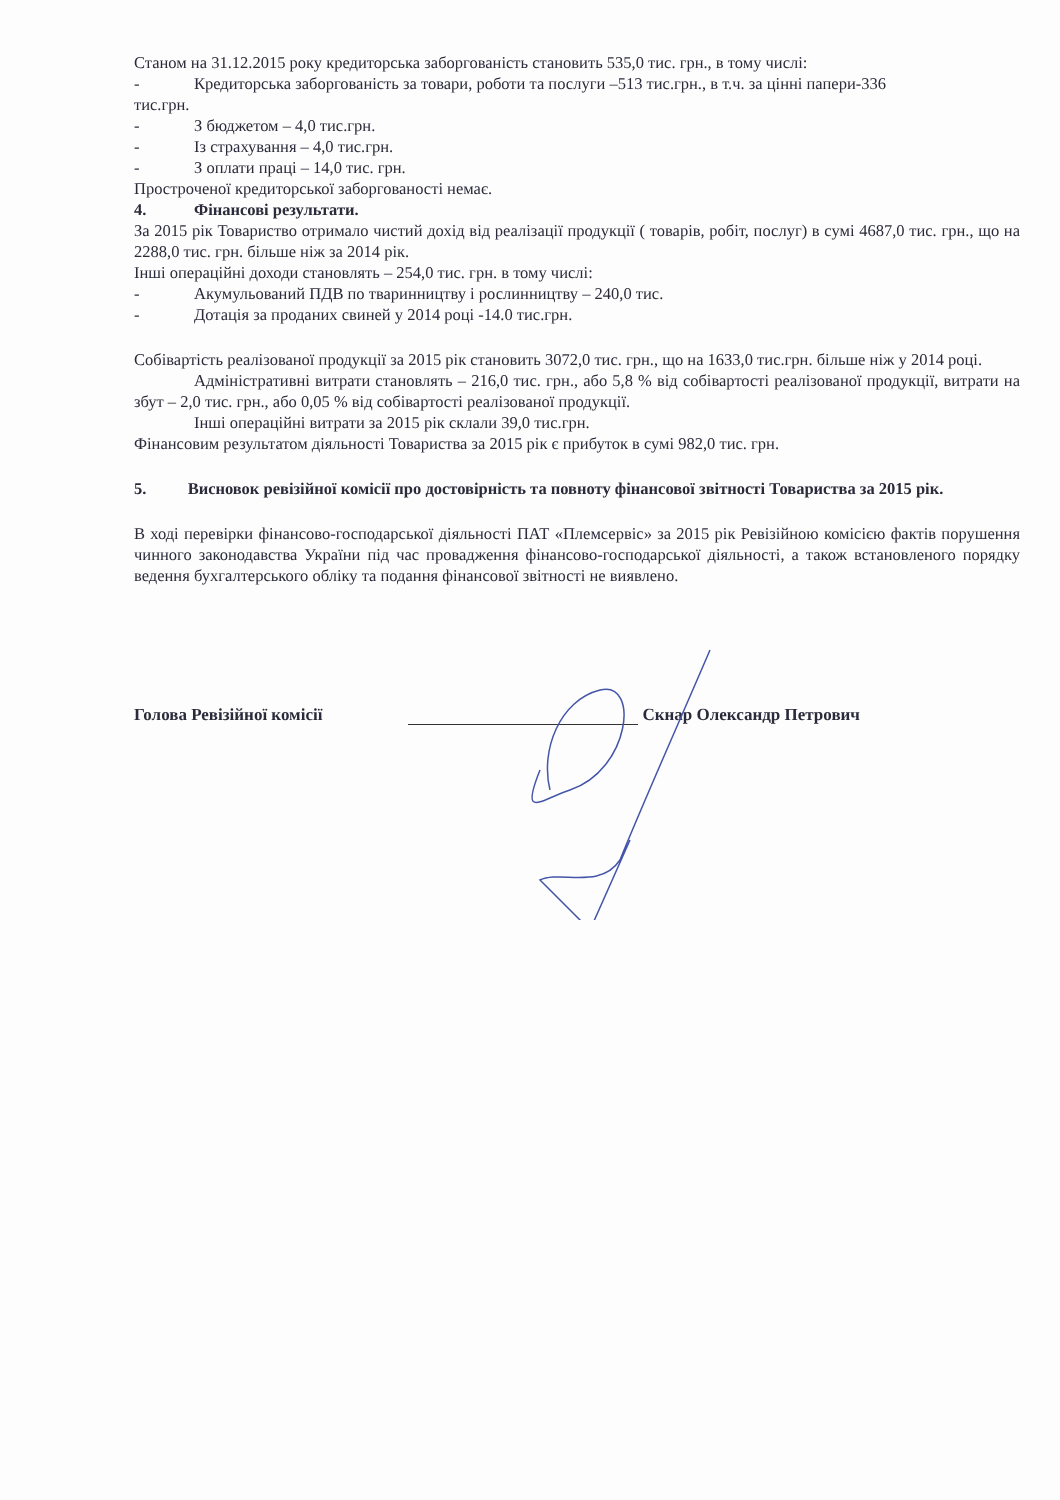Станом на 31.12.2015 року кредиторська заборгованість становить 535,0 тис. грн., в тому числі:
- Кредиторська заборгованість за товари, роботи та послуги –513 тис.грн., в т.ч. за цінні папери-336
тис.грн.
- З бюджетом – 4,0 тис.грн.
- Із страхування – 4,0 тис.грн.
- З оплати праці – 14,0 тис. грн.
Простроченої кредиторської заборгованості немає.
4. Фінансові результати.
За 2015 рік Товариство отримало чистий дохід від реалізації продукції ( товарів, робіт, послуг) в сумі 4687,0 тис. грн., що на 2288,0 тис. грн. більше ніж за 2014 рік.
Інші операційні доходи становлять – 254,0 тис. грн. в тому числі:
- Акумульований ПДВ по тваринництву і рослинництву – 240,0 тис.
- Дотація за проданих свиней у 2014 році -14.0 тис.грн.
Собівартість реалізованої продукції за 2015 рік становить 3072,0 тис. грн., що на 1633,0 тис.грн. більше ніж у 2014 році.
Адміністративні витрати становлять – 216,0 тис. грн., або 5,8 % від собівартості реалізованої продукції, витрати на збут – 2,0 тис. грн., або 0,05 % від собівартості реалізованої продукції.
Інші операційні витрати за 2015 рік склали 39,0 тис.грн.
Фінансовим результатом діяльності Товариства за 2015 рік є прибуток в сумі 982,0 тис. грн.
5. Висновок ревізійної комісії про достовірність та повноту фінансової звітності Товариства за 2015 рік.
В ході перевірки фінансово-господарської діяльності ПАТ «Племсервіс» за 2015 рік Ревізійною комісією фактів порушення чинного законодавства України під час провадження фінансово-господарської діяльності, а також встановленого порядку ведення бухгалтерського обліку та подання фінансової звітності не виявлено.
Голова Ревізійної комісії Скнар Олександр Петрович